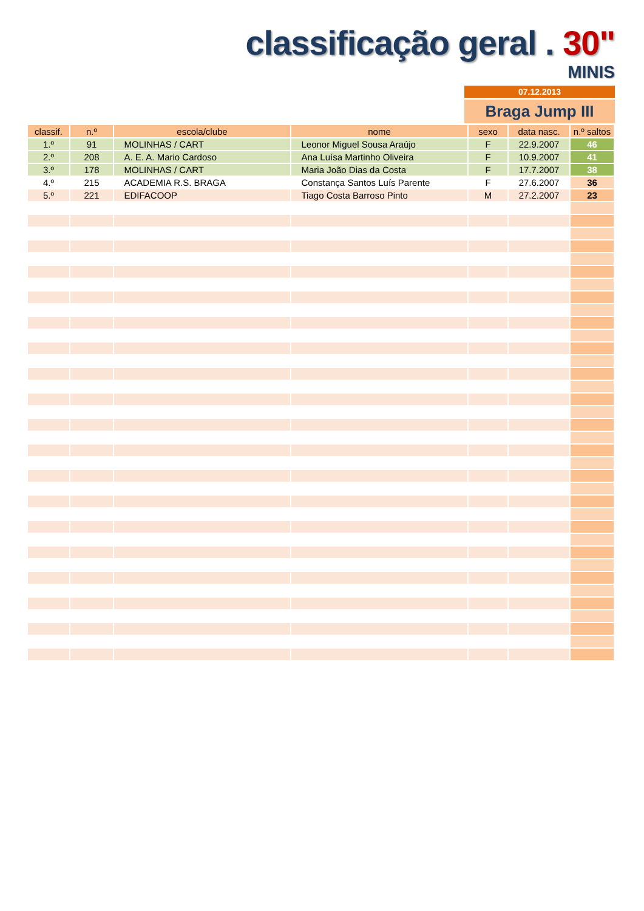classificação geral . 30"
MINIS
07.12.2013
Braga Jump III
| classif. | n.º | escola/clube | nome | sexo | data nasc. | n.º saltos |
| --- | --- | --- | --- | --- | --- | --- |
| 1.º | 91 | MOLINHAS / CART | Leonor Miguel Sousa Araújo | F | 22.9.2007 | 46 |
| 2.º | 208 | A. E. A. Mario Cardoso | Ana Luísa Martinho Oliveira | F | 10.9.2007 | 41 |
| 3.º | 178 | MOLINHAS / CART | Maria João Dias da Costa | F | 17.7.2007 | 38 |
| 4.º | 215 | ACADEMIA R.S. BRAGA | Constança Santos Luís Parente | F | 27.6.2007 | 36 |
| 5.º | 221 | EDIFACOOP | Tiago Costa Barroso Pinto | M | 27.2.2007 | 23 |